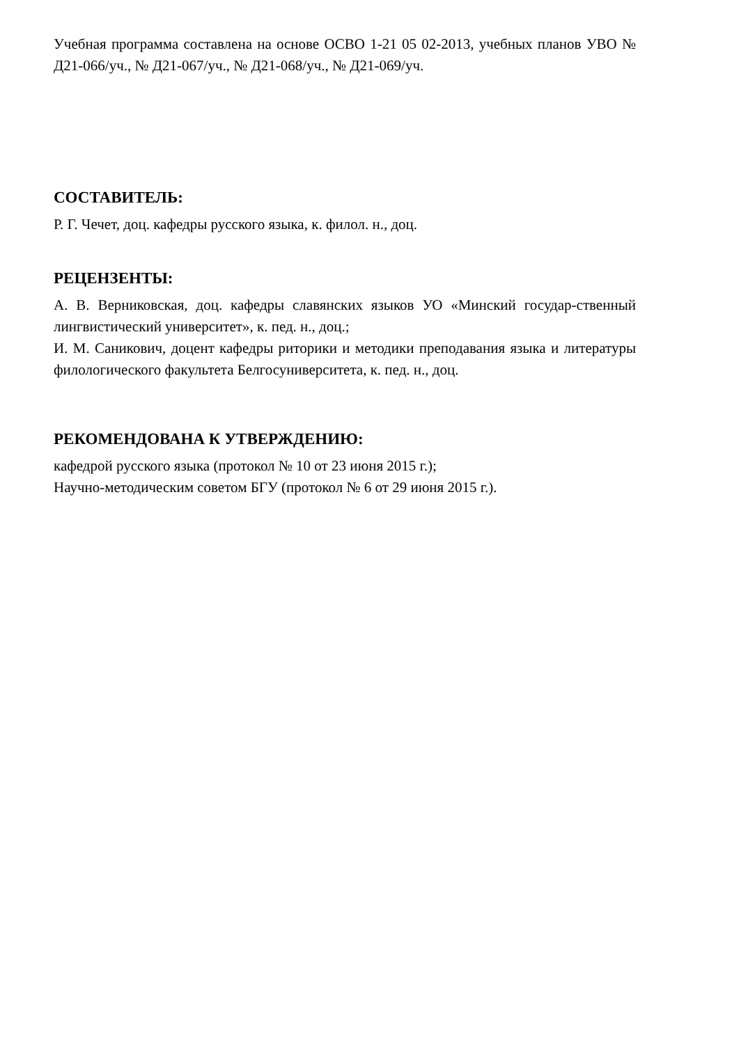Учебная программа составлена на основе ОСВО 1-21 05 02-2013, учебных планов УВО № Д21-066/уч., № Д21-067/уч., № Д21-068/уч., № Д21-069/уч.
СОСТАВИТЕЛЬ:
Р. Г. Чечет, доц. кафедры русского языка, к. филол. н., доц.
РЕЦЕНЗЕНТЫ:
А. В. Верниковская, доц. кафедры славянских языков УО «Минский государ-ственный лингвистический университет», к. пед. н., доц.;
И. М. Саникович, доцент кафедры риторики и методики преподавания языка и литературы филологического факультета Белгосуниверситета, к. пед. н., доц.
РЕКОМЕНДОВАНА К УТВЕРЖДЕНИЮ:
кафедрой русского языка (протокол № 10 от 23 июня 2015 г.);
Научно-методическим советом БГУ (протокол № 6 от 29 июня 2015 г.).